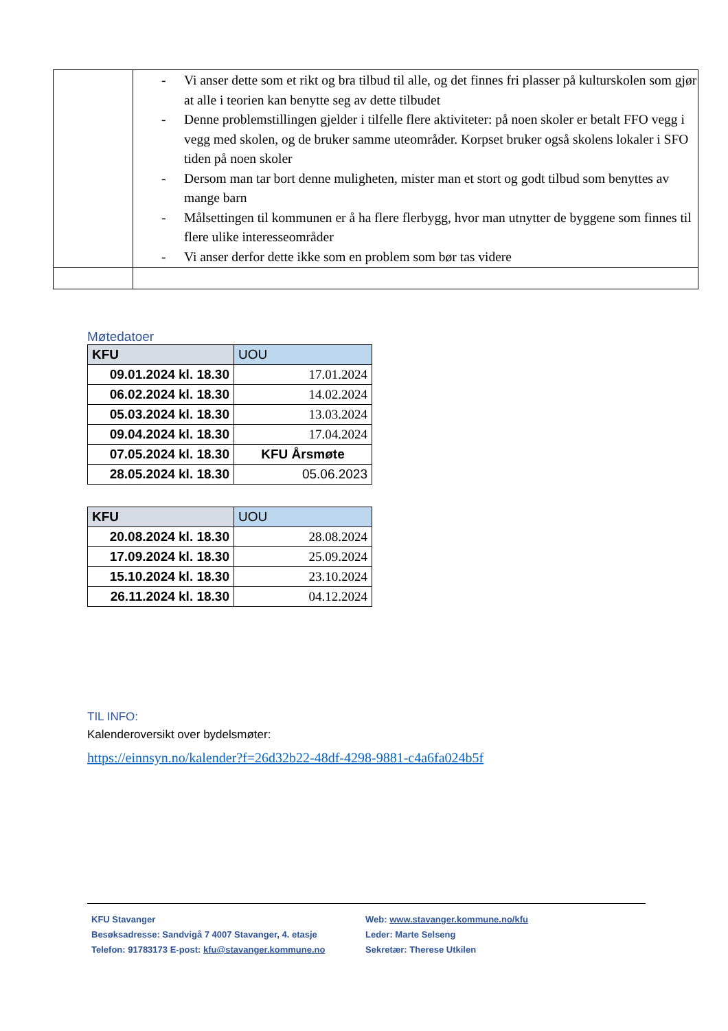| | - Vi anser dette som et rikt og bra tilbud til alle, og det finnes fri plasser på kulturskolen som gjør at alle i teorien kan benytte seg av dette tilbudet - Denne problemstillingen gjelder i tilfelle flere aktiviteter: på noen skoler er betalt FFO vegg i vegg med skolen, og de bruker samme uteområder. Korpset bruker også skolens lokaler i SFO tiden på noen skoler - Dersom man tar bort denne muligheten, mister man et stort og godt tilbud som benyttes av mange barn - Målsettingen til kommunen er å ha flere flerbygg, hvor man utnytter de byggene som finnes til flere ulike interesseområder - Vi anser derfor dette ikke som en problem som bør tas videre |
Møtedatoer
| KFU | UOU |
| --- | --- |
| 09.01.2024 kl. 18.30 | 17.01.2024 |
| 06.02.2024 kl. 18.30 | 14.02.2024 |
| 05.03.2024 kl. 18.30 | 13.03.2024 |
| 09.04.2024 kl. 18.30 | 17.04.2024 |
| 07.05.2024 kl. 18.30 | KFU Årsmøte |
| 28.05.2024 kl. 18.30 | 05.06.2023 |
| KFU | UOU |
| --- | --- |
| 20.08.2024 kl. 18.30 | 28.08.2024 |
| 17.09.2024 kl. 18.30 | 25.09.2024 |
| 15.10.2024 kl. 18.30 | 23.10.2024 |
| 26.11.2024 kl. 18.30 | 04.12.2024 |
TIL INFO:
Kalenderoversikt over bydelsmøter:
https://einnsyn.no/kalender?f=26d32b22-48df-4298-9881-c4a6fa024b5f
KFU Stavanger
Besøksadresse: Sandvigå 7 4007 Stavanger, 4. etasje
Telefon: 91783173 E-post: kfu@stavanger.kommune.no
Web: www.stavanger.kommune.no/kfu
Leder: Marte Selseng
Sekretær: Therese Utkilen